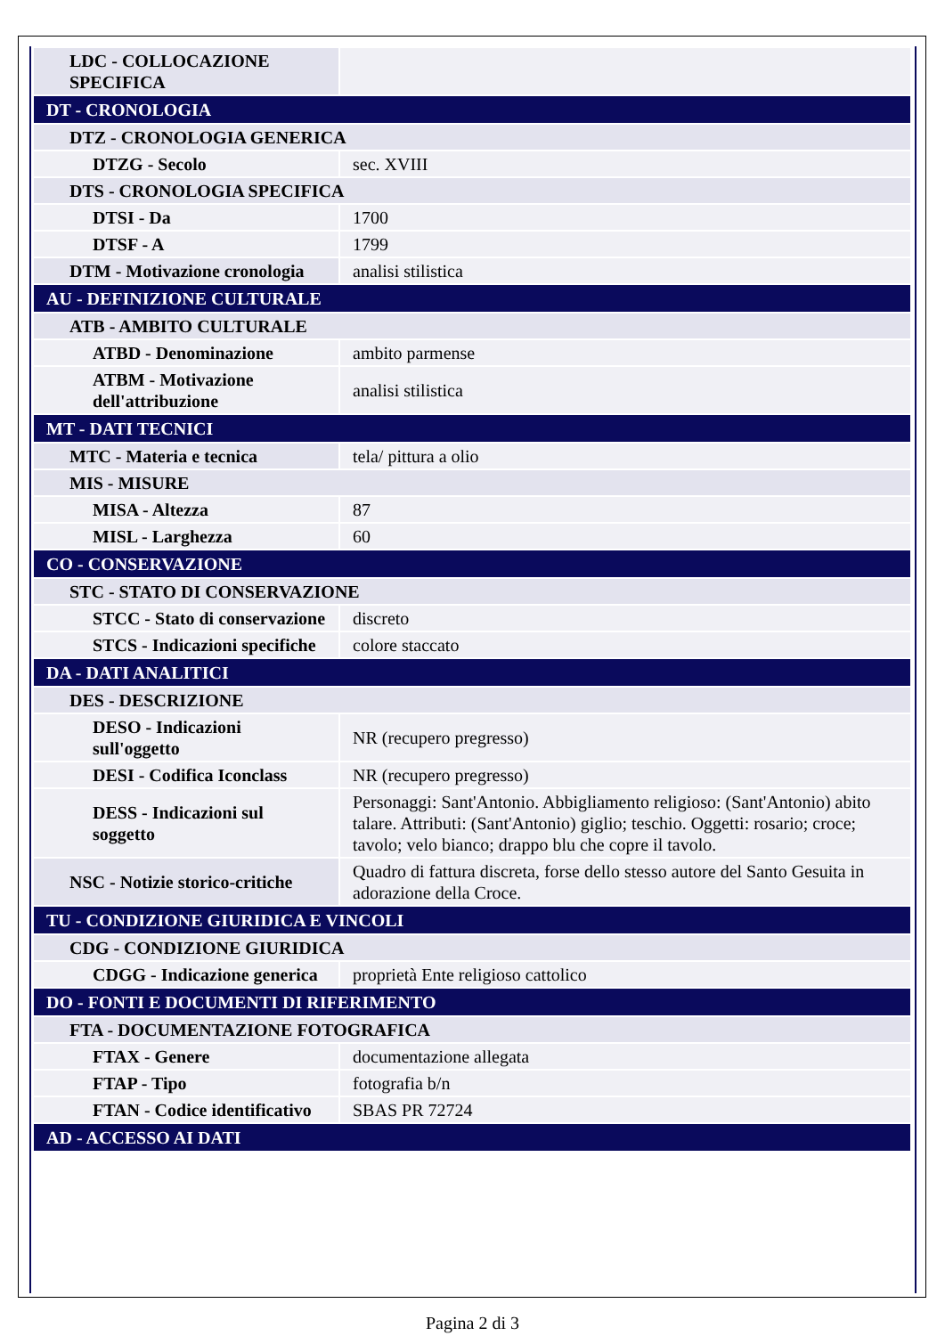| LDC - COLLOCAZIONE SPECIFICA | |
| DT - CRONOLOGIA | |
| DTZ - CRONOLOGIA GENERICA | |
| DTZG - Secolo | sec. XVIII |
| DTS - CRONOLOGIA SPECIFICA | |
| DTSI - Da | 1700 |
| DTSF - A | 1799 |
| DTM - Motivazione cronologia | analisi stilistica |
| AU - DEFINIZIONE CULTURALE | |
| ATB - AMBITO CULTURALE | |
| ATBD - Denominazione | ambito parmense |
| ATBM - Motivazione dell'attribuzione | analisi stilistica |
| MT - DATI TECNICI | |
| MTC - Materia e tecnica | tela/ pittura a olio |
| MIS - MISURE | |
| MISA - Altezza | 87 |
| MISL - Larghezza | 60 |
| CO - CONSERVAZIONE | |
| STC - STATO DI CONSERVAZIONE | |
| STCC - Stato di conservazione | discreto |
| STCS - Indicazioni specifiche | colore staccato |
| DA - DATI ANALITICI | |
| DES - DESCRIZIONE | |
| DESO - Indicazioni sull'oggetto | NR (recupero pregresso) |
| DESI - Codifica Iconclass | NR (recupero pregresso) |
| DESS - Indicazioni sul soggetto | Personaggi: Sant'Antonio. Abbigliamento religioso: (Sant'Antonio) abito talare. Attributi: (Sant'Antonio) giglio; teschio. Oggetti: rosario; croce; tavolo; velo bianco; drappo blu che copre il tavolo. |
| NSC - Notizie storico-critiche | Quadro di fattura discreta, forse dello stesso autore del Santo Gesuita in adorazione della Croce. |
| TU - CONDIZIONE GIURIDICA E VINCOLI | |
| CDG - CONDIZIONE GIURIDICA | |
| CDGG - Indicazione generica | proprietà Ente religioso cattolico |
| DO - FONTI E DOCUMENTI DI RIFERIMENTO | |
| FTA - DOCUMENTAZIONE FOTOGRAFICA | |
| FTAX - Genere | documentazione allegata |
| FTAP - Tipo | fotografia b/n |
| FTAN - Codice identificativo | SBAS PR 72724 |
| AD - ACCESSO AI DATI | |
Pagina 2 di 3